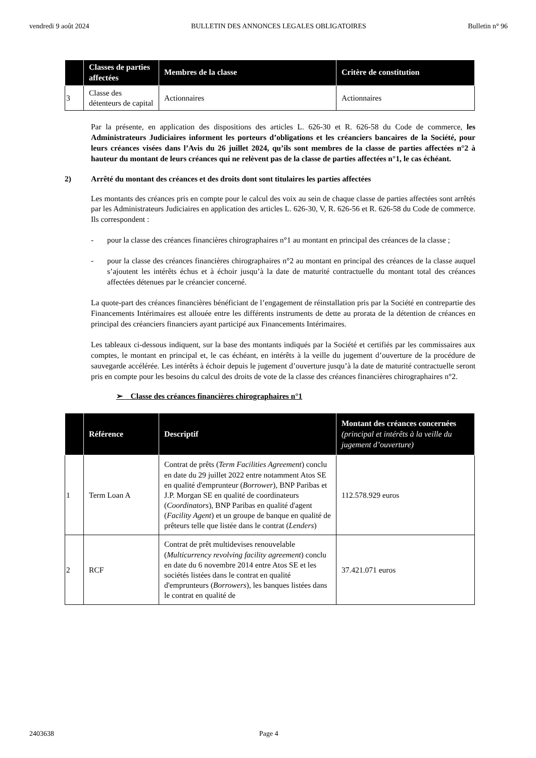vendredi 9 août 2024 BULLETIN DES ANNONCES LEGALES OBLIGATOIRES Bulletin n° 96
| | Classes de parties affectées | Membres de la classe | Critère de constitution |
| --- | --- | --- | --- |
| 3 | Classe des détenteurs de capital | Actionnaires | Actionnaires |
Par la présente, en application des dispositions des articles L. 626-30 et R. 626-58 du Code de commerce, les Administrateurs Judiciaires informent les porteurs d’obligations et les créanciers bancaires de la Société, pour leurs créances visées dans l’Avis du 26 juillet 2024, qu’ils sont membres de la classe de parties affectées n°2 à hauteur du montant de leurs créances qui ne relèvent pas de la classe de parties affectées n°1, le cas échéant.
2) Arrêté du montant des créances et des droits dont sont titulaires les parties affectées
Les montants des créances pris en compte pour le calcul des voix au sein de chaque classe de parties affectées sont arrêtés par les Administrateurs Judiciaires en application des articles L. 626-30, V, R. 626-56 et R. 626-58 du Code de commerce. Ils correspondent :
- pour la classe des créances financières chirographaires n°1 au montant en principal des créances de la classe ;
- pour la classe des créances financières chirographaires n°2 au montant en principal des créances de la classe auquel s’ajoutent les intérêts échus et à échoir jusqu’à la date de maturité contractuelle du montant total des créances affectées détenues par le créancier concerné.
La quote-part des créances financières bénéficiant de l’engagement de réinstallation pris par la Société en contrepartie des Financements Intérimaires est allouée entre les différents instruments de dette au prorata de la détention de créances en principal des créanciers financiers ayant participé aux Financements Intérimaires.
Les tableaux ci-dessous indiquent, sur la base des montants indiqués par la Société et certifiés par les commissaires aux comptes, le montant en principal et, le cas échéant, en intérêts à la veille du jugement d’ouverture de la procédure de sauvegarde accélérée. Les intérêts à échoir depuis le jugement d’ouverture jusqu’à la date de maturité contractuelle seront pris en compte pour les besoins du calcul des droits de vote de la classe des créances financières chirographaires n°2.
➢ Classe des créances financières chirographaires n°1
| | Référence | Descriptif | Montant des créances concernées (principal et intérêts à la veille du jugement d’ouverture) |
| --- | --- | --- | --- |
| 1 | Term Loan A | Contrat de prêts ( Term Facilities Agreement ) conclu en date du 29 juillet 2022 entre notamment Atos SE en qualité d'emprunteur ( Borrower ), BNP Paribas et J.P. Morgan SE en qualité de coordinateurs ( Coordinators ), BNP Paribas en qualité d'agent ( Facility Agent ) et un groupe de banque en qualité de prêteurs telle que listée dans le contrat ( Lenders ) | 112.578.929 euros |
| 2 | RCF | Contrat de prêt multidevises renouvelable ( Multicurrency revolving facility agreement ) conclu en date du 6 novembre 2014 entre Atos SE et les sociétés listées dans le contrat en qualité d'emprunteurs ( Borrowers ), les banques listées dans le contrat en qualité de | 37.421.071 euros |
2403638 Page 4